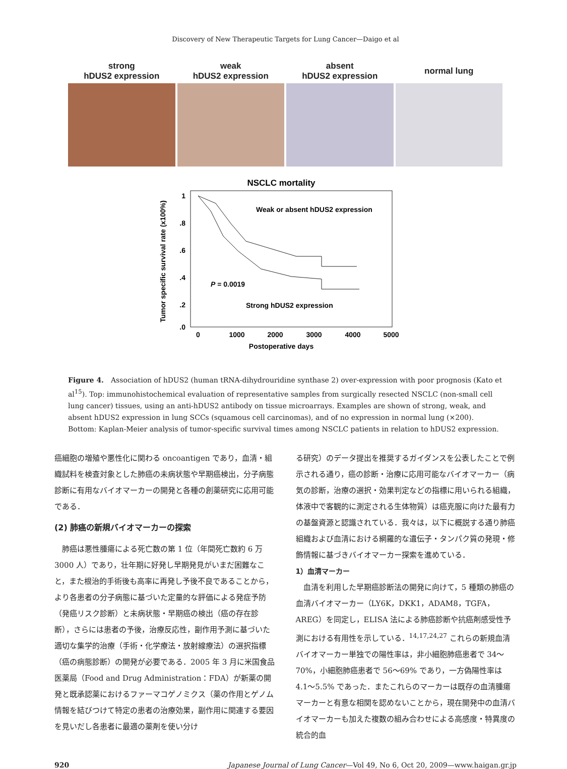Discovery of New Therapeutic Targets for Lung Cancer—Daigo et al
strong
hDUS2 expression
weak
hDUS2 expression
absent
hDUS2 expression
normal lung
NSCLC mortality
1
.8
.6
.4
.2
.0
0
1000
2000
3000
4000
5000
Postoperative days
Tumor specific survival rate (x100%)
Weak or absent hDUS2 expression
P = 0.0019
Strong hDUS2 expression
Figure 4.　Association of hDUS2 (human tRNA-dihydrouridine synthase 2) over-expression with poor prognosis (Kato et al<sup>15</sup>). Top: immunohistochemical evaluation of representative samples from surgically resected NSCLC (non-small cell lung cancer) tissues, using an anti-hDUS2 antibody on tissue microarrays. Examples are shown of strong, weak, and absent hDUS2 expression in lung SCCs (squamous cell carcinomas), and of no expression in normal lung (×200). Bottom: Kaplan-Meier analysis of tumor-specific survival times among NSCLC patients in relation to hDUS2 expression.
癌細胞の増殖や悪性化に関わる oncoantigen であり，血清・組織試料を検査対象とした肺癌の未病状態や早期癌検出，分子病態診断に有用なバイオマーカーの開発と各種の創薬研究に応用可能である．
(2) 肺癌の新規バイオマーカーの探索
　肺癌は悪性腫瘍による死亡数の第 1 位（年間死亡数約 6 万 3000 人）であり，壮年期に好発し早期発見がいまだ困難なこと，また根治的手術後も高率に再発し予後不良であることから，より各患者の分子病態に基づいた定量的な評価による発症予防（発癌リスク診断）と未病状態・早期癌の検出（癌の存在診断），さらには患者の予後，治療反応性，副作用予測に基づいた適切な集学的治療（手術・化学療法・放射線療法）の選択指標（癌の病態診断）の開発が必要である．2005 年 3 月に米国食品医薬局（Food and Drug Administration：FDA）が新薬の開発と既承認薬におけるファーマコゲノミクス（薬の作用とゲノム情報を結びつけて特定の患者の治療効果，副作用に関連する要因を見いだし各患者に最適の薬剤を使い分け
る研究）のデータ提出を推奨するガイダンスを公表したことで例示される通り，癌の診断・治療に応用可能なバイオマーカー（病気の診断，治療の選択・効果判定などの指標に用いられる組織，体液中で客観的に測定される生体物質）は癌克服に向けた最有力の基盤資源と認識されている．我々は，以下に概説する通り肺癌組織および血清における網羅的な遺伝子・タンパク質の発現・修飾情報に基づきバイオマーカー探索を進めている．
1）血清マーカー
　血清を利用した早期癌診断法の開発に向けて，5 種類の肺癌の血清バイオマーカー（LY6K，DKK1，ADAM8，TGFA，AREG）を同定し，ELISA 法による肺癌診断や抗癌剤感受性予測における有用性を示している．<sup>14,17,24,27</sup> これらの新規血清バイオマーカー単独での陽性率は，非小細胞肺癌患者で 34〜70%，小細胞肺癌患者で 56〜69% であり，一方偽陽性率は 4.1〜5.5% であった．またこれらのマーカーは既存の血清腫瘍マーカーと有意な相関を認めないことから，現在開発中の血清バイオマーカーも加えた複数の組み合わせによる高感度・特異度の統合的血
920 Japanese Journal of Lung Cancer—Vol 49, No 6, Oct 20, 2009—www.haigan.gr.jp